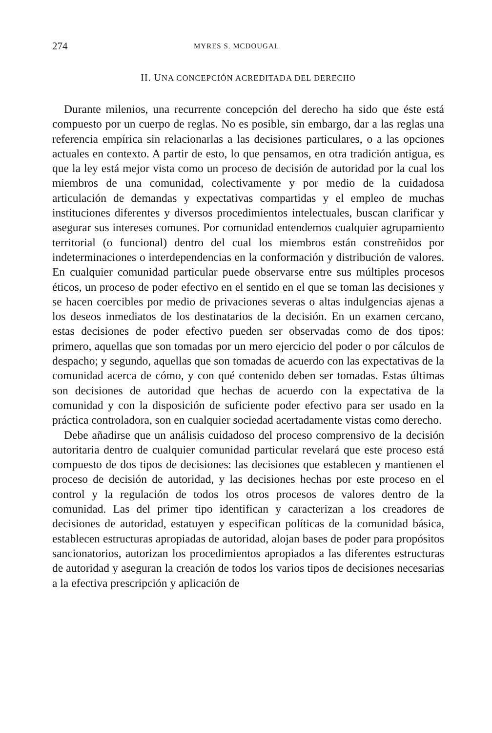274 MYRES S. MCDOUGAL
II. UNA CONCEPCIÓN ACREDITADA DEL DERECHO
Durante milenios, una recurrente concepción del derecho ha sido que éste está compuesto por un cuerpo de reglas. No es posible, sin embargo, dar a las reglas una referencia empírica sin relacionarlas a las decisiones particulares, o a las opciones actuales en contexto. A partir de esto, lo que pensamos, en otra tradición antigua, es que la ley está mejor vista como un proceso de decisión de autoridad por la cual los miembros de una comunidad, colectivamente y por medio de la cuidadosa articulación de demandas y expectativas compartidas y el empleo de muchas instituciones diferentes y diversos procedimientos intelectuales, buscan clarificar y asegurar sus intereses comunes. Por comunidad entendemos cualquier agrupamiento territorial (o funcional) dentro del cual los miembros están constreñidos por indeterminaciones o interdependencias en la conformación y distribución de valores. En cualquier comunidad particular puede observarse entre sus múltiples procesos éticos, un proceso de poder efectivo en el sentido en el que se toman las decisiones y se hacen coercibles por medio de privaciones severas o altas indulgencias ajenas a los deseos inmediatos de los destinatarios de la decisión. En un examen cercano, estas decisiones de poder efectivo pueden ser observadas como de dos tipos: primero, aquellas que son tomadas por un mero ejercicio del poder o por cálculos de despacho; y segundo, aquellas que son tomadas de acuerdo con las expectativas de la comunidad acerca de cómo, y con qué contenido deben ser tomadas. Estas últimas son decisiones de autoridad que hechas de acuerdo con la expectativa de la comunidad y con la disposición de suficiente poder efectivo para ser usado en la práctica controladora, son en cualquier sociedad acertadamente vistas como derecho.
Debe añadirse que un análisis cuidadoso del proceso comprensivo de la decisión autoritaria dentro de cualquier comunidad particular revelará que este proceso está compuesto de dos tipos de decisiones: las decisiones que establecen y mantienen el proceso de decisión de autoridad, y las decisiones hechas por este proceso en el control y la regulación de todos los otros procesos de valores dentro de la comunidad. Las del primer tipo identifican y caracterizan a los creadores de decisiones de autoridad, estatuyen y especifican políticas de la comunidad básica, establecen estructuras apropiadas de autoridad, alojan bases de poder para propósitos sancionatorios, autorizan los procedimientos apropiados a las diferentes estructuras de autoridad y aseguran la creación de todos los varios tipos de decisiones necesarias a la efectiva prescripción y aplicación de